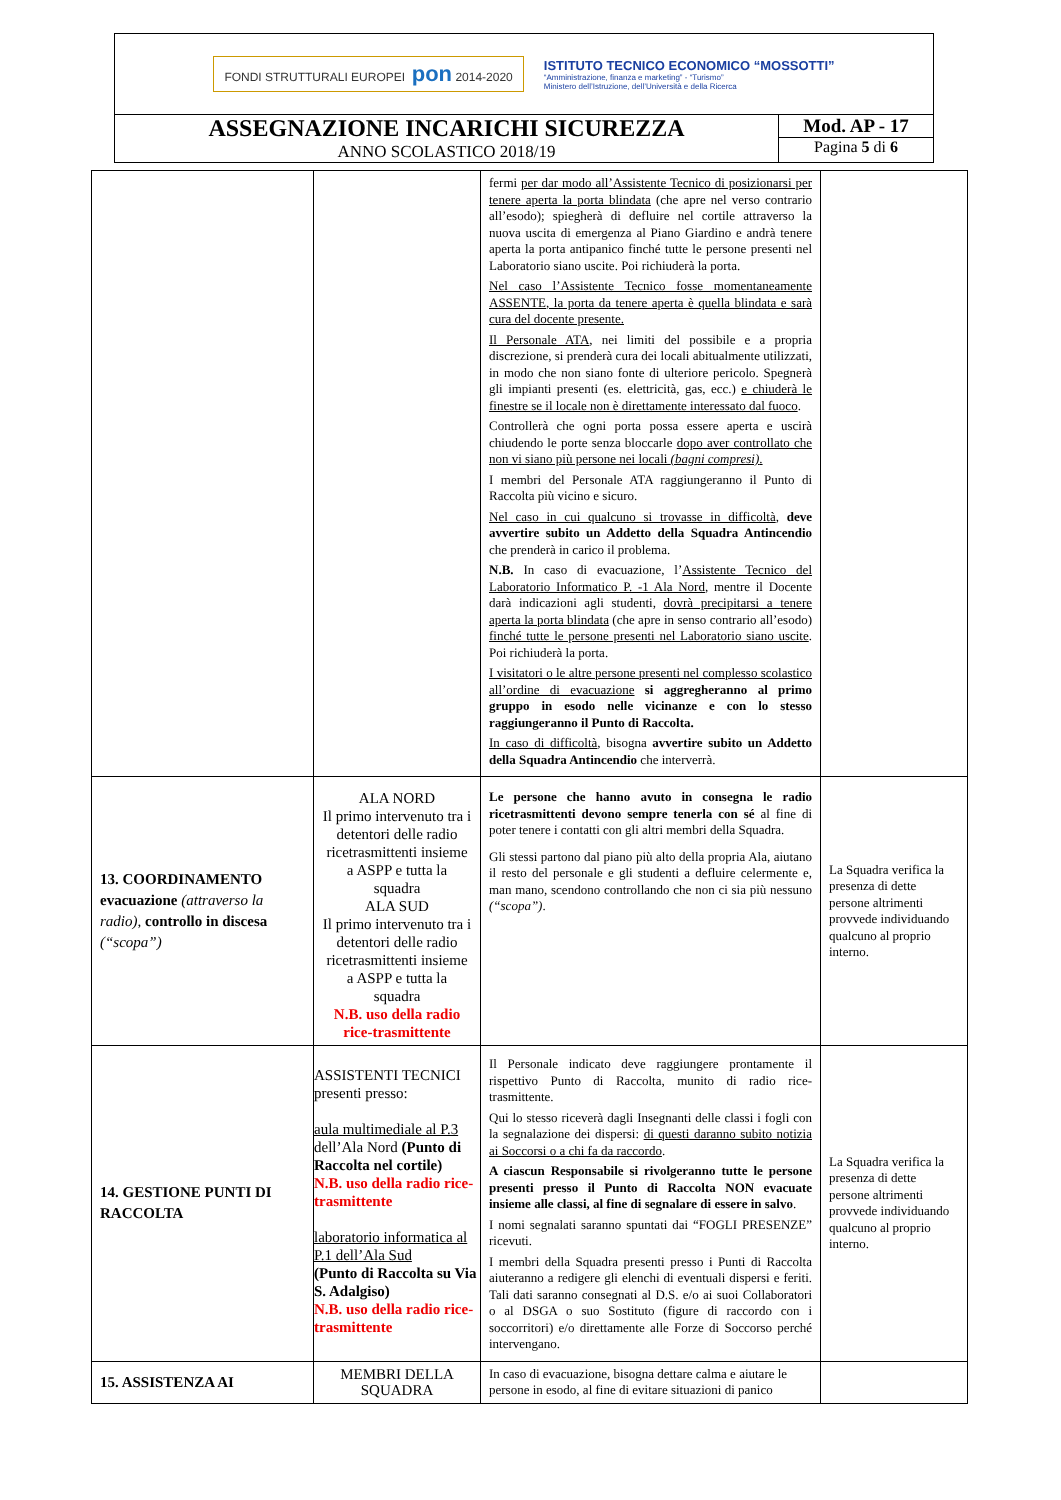FONDI STRUTTURALI EUROPEI pon 2014-2020
ISTITUTO TECNICO ECONOMICO “MOSSOTTI”
“Amministrazione, finanza e marketing” - “Turismo”
Ministero dell’Istruzione, dell’Università e della Ricerca
ASSEGNAZIONE INCARICHI SICUREZZA
ANNO SCOLASTICO 2018/19
Mod. AP - 17
Pagina 5 di 6
| | | fermi per dar modo all’Assistente Tecnico di posizionarsi per tenere aperta la porta blindata (che apre nel verso contrario all’esodo); spiegherà di defluire nel cortile attraverso la nuova uscita di emergenza al Piano Giardino e andrà tenere aperta la porta antipanico finché tutte le persone presenti nel Laboratorio siano uscite. Poi richiuderà la porta. Nel caso l’Assistente Tecnico fosse momentaneamente ASSENTE, la porta da tenere aperta è quella blindata e sarà cura del docente presente. Il Personale ATA , nei limiti del possibile e a propria discrezione, si prenderà cura dei locali abitualmente utilizzati, in modo che non siano fonte di ulteriore pericolo. Spegnerà gli impianti presenti (es. elettricità, gas, ecc.) e chiuderà le finestre se il locale non è direttamente interessato dal fuoco . Controllerà che ogni porta possa essere aperta e uscirà chiudendo le porte senza bloccarle dopo aver controllato che non vi siano più persone nei locali (bagni compresi) . I membri del Personale ATA raggiungeranno il Punto di Raccolta più vicino e sicuro. Nel caso in cui qualcuno si trovasse in difficoltà , deve avvertire subito un Addetto della Squadra Antincendio che prenderà in carico il problema. N.B. In caso di evacuazione, l’ Assistente Tecnico del Laboratorio Informatico P. -1 Ala Nord , mentre il Docente darà indicazioni agli studenti, dovrà precipitarsi a tenere aperta la porta blindata (che apre in senso contrario all’esodo) finché tutte le persone presenti nel Laboratorio siano uscite . Poi richiuderà la porta. I visitatori o le altre persone presenti nel complesso scolastico all’ordine di evacuazione si aggregheranno al primo gruppo in esodo nelle vicinanze e con lo stesso raggiungeranno il Punto di Raccolta. In caso di difficoltà , bisogna avvertire subito un Addetto della Squadra Antincendio che interverrà. | |
| 13. COORDINAMENTO evacuazione (attraverso la radio), controllo in discesa (“scopa”) | ALA NORD Il primo intervenuto tra i detentori delle radio ricetrasmittenti insieme a ASPP e tutta la squadra ALA SUD Il primo intervenuto tra i detentori delle radio ricetrasmittenti insieme a ASPP e tutta la squadra N.B. uso della radio rice-trasmittente | Le persone che hanno avuto in consegna le radio ricetrasmittenti devono sempre tenerla con sé al fine di poter tenere i contatti con gli altri membri della Squadra. Gli stessi partono dal piano più alto della propria Ala, aiutano il resto del personale e gli studenti a defluire celermente e, man mano, scendono controllando che non ci sia più nessuno (“scopa”) . | La Squadra verifica la presenza di dette persone altrimenti provvede individuando qualcuno al proprio interno. |
| 14. GESTIONE PUNTI DI RACCOLTA | ASSISTENTI TECNICI presenti presso: aula multimediale al P.3 dell’Ala Nord (Punto di Raccolta nel cortile) N.B. uso della radio rice-trasmittente laboratorio informatica al P.1 dell’Ala Sud (Punto di Raccolta su Via S. Adalgiso) N.B. uso della radio rice-trasmittente | Il Personale indicato deve raggiungere prontamente il rispettivo Punto di Raccolta, munito di radio rice-trasmittente. Qui lo stesso riceverà dagli Insegnanti delle classi i fogli con la segnalazione dei dispersi: di questi daranno subito notizia ai Soccorsi o a chi fa da raccordo . A ciascun Responsabile si rivolgeranno tutte le persone presenti presso il Punto di Raccolta NON evacuate insieme alle classi, al fine di segnalare di essere in salvo . I nomi segnalati saranno spuntati dai “FOGLI PRESENZE” ricevuti. I membri della Squadra presenti presso i Punti di Raccolta aiuteranno a redigere gli elenchi di eventuali dispersi e feriti. Tali dati saranno consegnati al D.S. e/o ai suoi Collaboratori o al DSGA o suo Sostituto (figure di raccordo con i soccorritori) e/o direttamente alle Forze di Soccorso perché intervengano. | La Squadra verifica la presenza di dette persone altrimenti provvede individuando qualcuno al proprio interno. |
| 15. ASSISTENZA AI | MEMBRI DELLA SQUADRA | In caso di evacuazione, bisogna dettare calma e aiutare le persone in esodo, al fine di evitare situazioni di panico | |